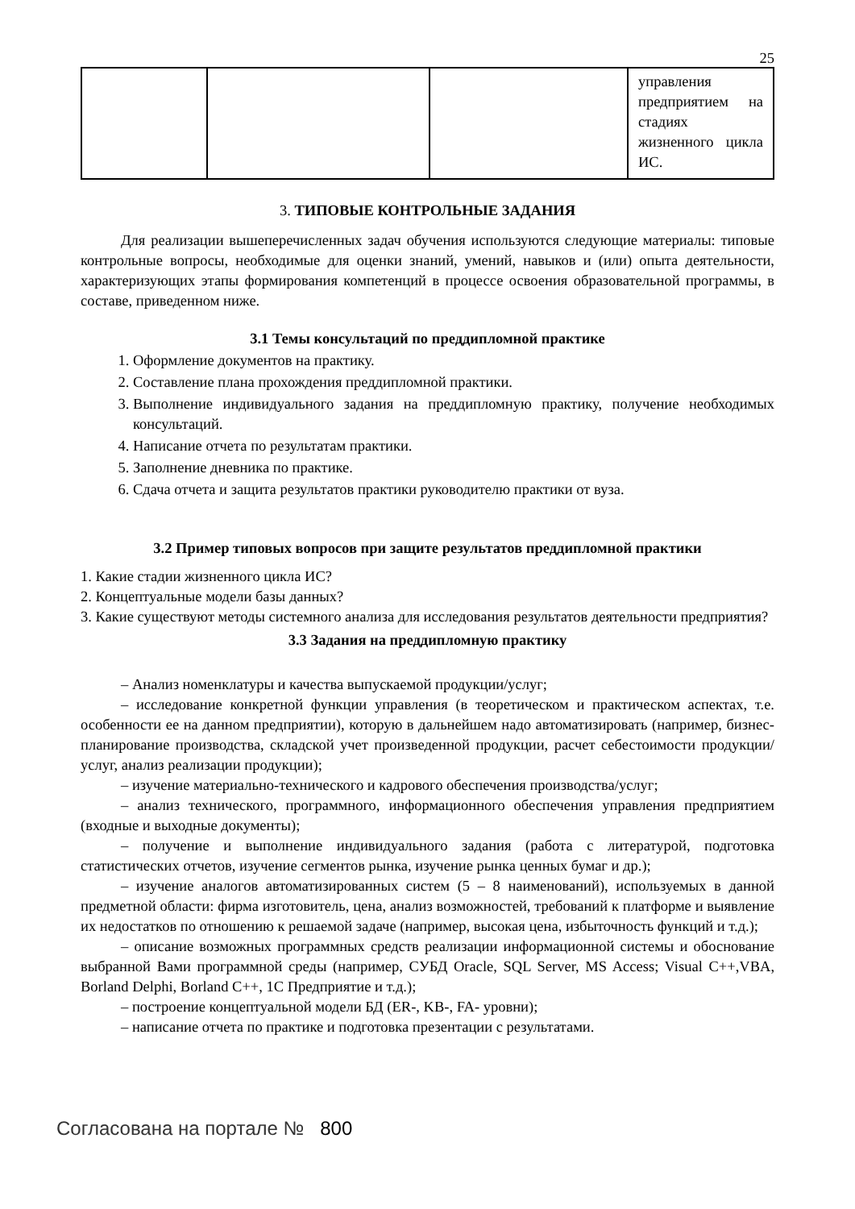25
| | | | управления предприятием на стадиях жизненного цикла ИС. |
3. ТИПОВЫЕ КОНТРОЛЬНЫЕ ЗАДАНИЯ
Для реализации вышеперечисленных задач обучения используются следующие материалы: типовые контрольные вопросы, необходимые для оценки знаний, умений, навыков и (или) опыта деятельности, характеризующих этапы формирования компетенций в процессе освоения образовательной программы, в составе, приведенном ниже.
3.1 Темы консультаций по преддипломной практике
1. Оформление документов на практику.
2. Составление плана прохождения преддипломной практики.
3. Выполнение индивидуального задания на преддипломную практику, получение необходимых консультаций.
4. Написание отчета по результатам практики.
5. Заполнение дневника по практике.
6. Сдача отчета и защита результатов практики руководителю практики от вуза.
3.2 Пример типовых вопросов при защите результатов преддипломной практики
1. Какие стадии жизненного цикла ИС?
2. Концептуальные модели базы данных?
3. Какие существуют методы системного анализа для исследования результатов деятельности предприятия?
3.3 Задания на преддипломную практику
– Анализ номенклатуры и качества выпускаемой продукции/услуг;
– исследование конкретной функции управления (в теоретическом и практическом аспектах, т.е. особенности ее на данном предприятии), которую в дальнейшем надо автоматизировать (например, бизнес-планирование производства, складской учет произведенной продукции, расчет себестоимости продукции/услуг, анализ реализации продукции);
– изучение материально-технического и кадрового обеспечения производства/услуг;
– анализ технического, программного, информационного обеспечения управления предприятием (входные и выходные документы);
– получение и выполнение индивидуального задания (работа с литературой, подготовка статистических отчетов, изучение сегментов рынка, изучение рынка ценных бумаг и др.);
– изучение аналогов автоматизированных систем (5 – 8 наименований), используемых в данной предметной области: фирма изготовитель, цена, анализ возможностей, требований к платформе и выявление их недостатков по отношению к решаемой задаче (например, высокая цена, избыточность функций и т.д.);
– описание возможных программных средств реализации информационной системы и обоснование выбранной Вами программной среды (например, СУБД Oracle, SQL Server, MS Access; Visual C++,VBA, Borland Delphi, Borland C++, 1С Предприятие и т.д.);
– построение концептуальной модели БД (ER-, KB-, FA- уровни);
– написание отчета по практике и подготовка презентации с результатами.
Согласована на портале № 800